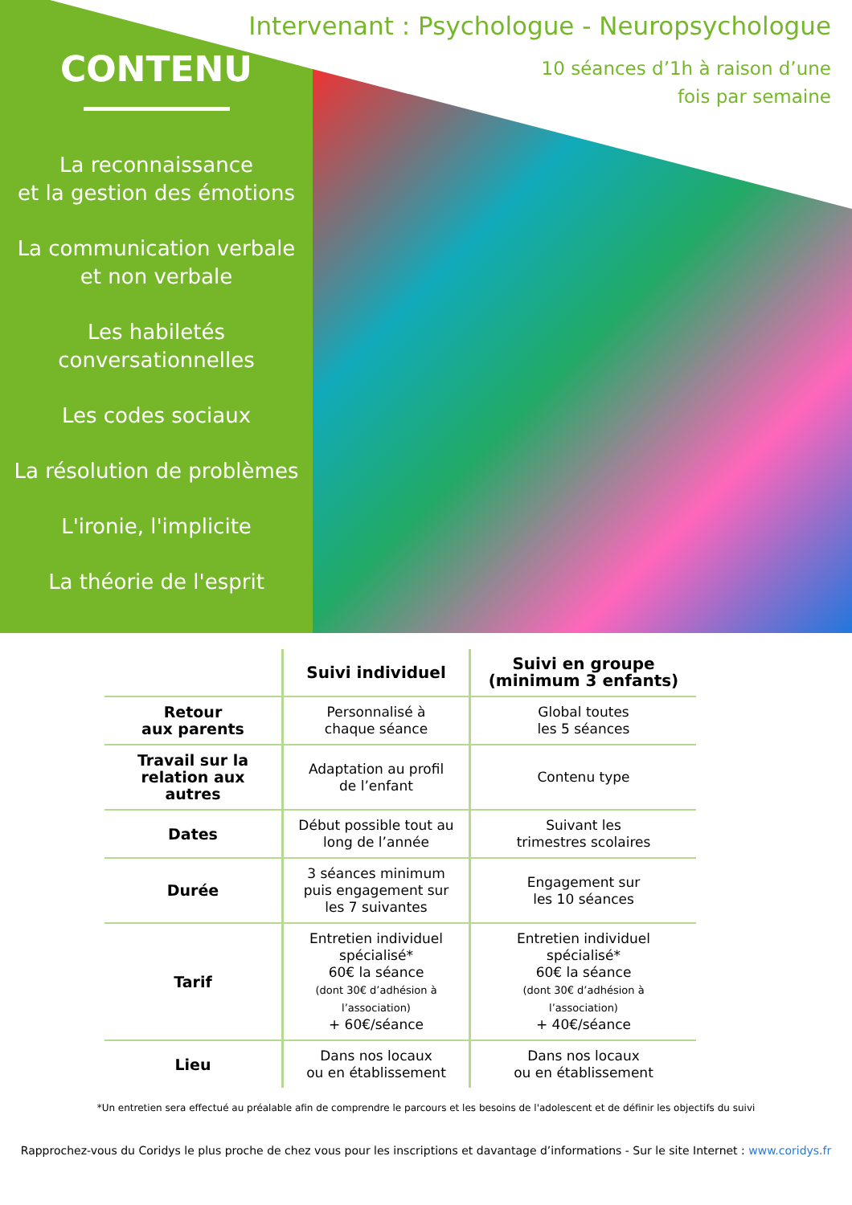Intervenant : Psychologue - Neuropsychologue
10 séances d’1h à raison d’une
fois par semaine
CONTENU
La reconnaissance
et la gestion des émotions
La communication verbale
et non verbale
Les habiletés
conversationnelles
Les codes sociaux
La résolution de problèmes
L'ironie, l'implicite
La théorie de l'esprit
| | Suivi individuel | Suivi en groupe (minimum 3 enfants) |
| --- | --- | --- |
| Retour aux parents | Personnalisé à chaque séance | Global toutes les 5 séances |
| Travail sur la relation aux autres | Adaptation au profil de l’enfant | Contenu type |
| Dates | Début possible tout au long de l’année | Suivant les trimestres scolaires |
| Durée | 3 séances minimum puis engagement sur les 7 suivantes | Engagement sur les 10 séances |
| Tarif | Entretien individuel spécialisé* 60€ la séance (dont 30€ d’adhésion à l’association) + 60€/séance | Entretien individuel spécialisé* 60€ la séance (dont 30€ d’adhésion à l’association) + 40€/séance |
| Lieu | Dans nos locaux ou en établissement | Dans nos locaux ou en établissement |
*Un entretien sera effectué au préalable afin de comprendre le parcours et les besoins de l'adolescent et de définir les objectifs du suivi
Rapprochez-vous du Coridys le plus proche de chez vous pour les inscriptions et davantage d’informations - Sur le site Internet : www.coridys.fr